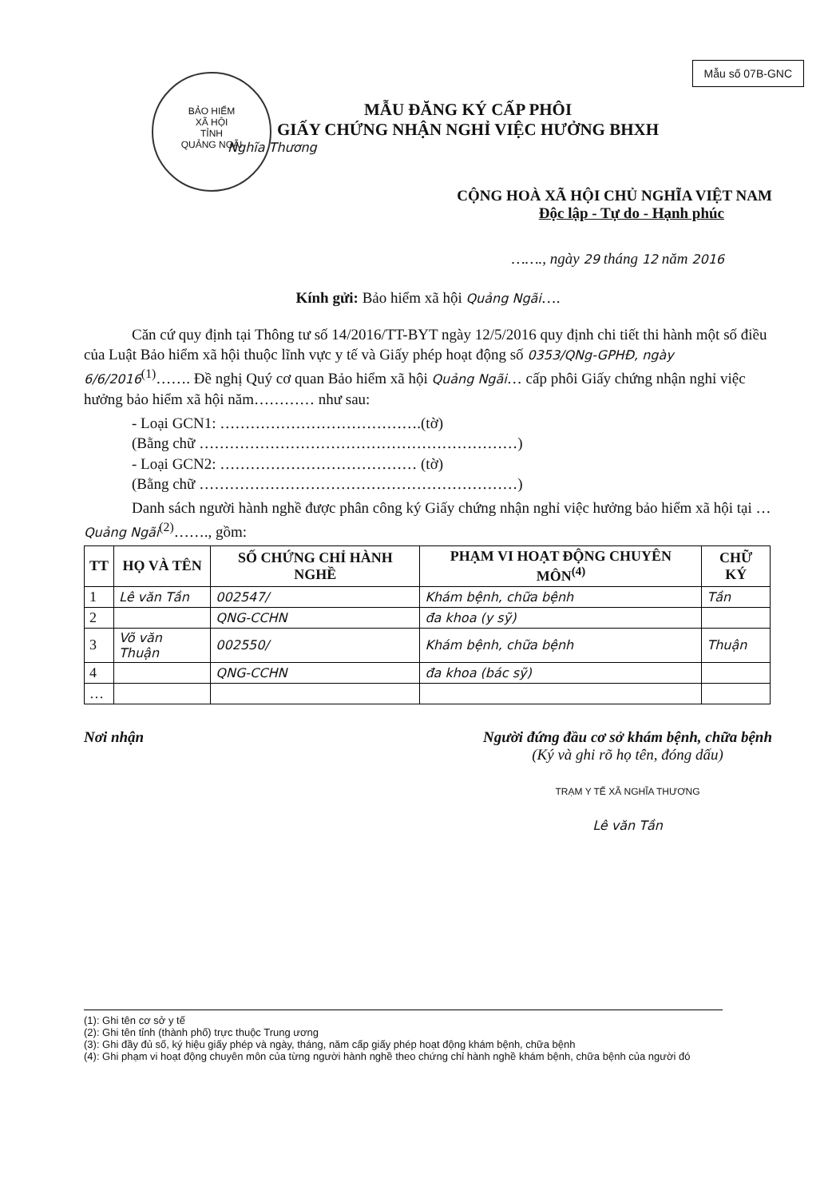Mẫu số 07B-GNC
BẢO HIỂM
XÃ HỘI
TỈNH
QUẢNG NGÃI
MẪU ĐĂNG KÝ CẤP PHÔI
GIẤY CHỨNG NHẬN NGHỈ VIỆC HƯỞNG BHXH
Nghĩa Thương
CỘNG HOÀ XÃ HỘI CHỦ NGHĨA VIỆT NAM
Độc lập - Tự do - Hạnh phúc
……., ngày 29 tháng 12 năm 2016
Kính gửi: Bảo hiểm xã hội Quảng Ngãi….
Căn cứ quy định tại Thông tư số 14/2016/TT-BYT ngày 12/5/2016 quy định chi tiết thi hành một số điều của Luật Bảo hiểm xã hội thuộc lĩnh vực y tế và Giấy phép hoạt động số 0353/QNg-GPHĐ, ngày 6/6/2016<sup>(1)</sup>……. Đề nghị Quý cơ quan Bảo hiểm xã hội Quảng Ngãi… cấp phôi Giấy chứng nhận nghỉ việc hưởng bảo hiểm xã hội năm………… như sau:
- Loại GCN1: ………………………………….(tờ)
(Bằng chữ ………………………………………………………)
- Loại GCN2: ………………………………… (tờ)
(Bằng chữ ………………………………………………………)
Danh sách người hành nghề được phân công ký Giấy chứng nhận nghỉ việc hưởng bảo hiểm xã hội tại …Quảng Ngãi<sup>(2)</sup>……., gồm:
| TT | HỌ VÀ TÊN | SỐ CHỨNG CHỈ HÀNH NGHỀ | PHẠM VI HOẠT ĐỘNG CHUYÊN MÔN<sup>(4)</sup> | CHỮ KÝ |
| --- | --- | --- | --- | --- |
| 1 | Lê văn Tần | 002547/ | Khám bệnh, chữa bệnh | Tần |
| 2 | | QNG-CCHN | đa khoa (y sỹ) | |
| 3 | Võ văn Thuận | 002550/ | Khám bệnh, chữa bệnh | Thuận |
| 4 | | QNG-CCHN | đa khoa (bác sỹ) | |
| … | | | | |
Nơi nhận Người đứng đầu cơ sở khám bệnh, chữa bệnh
(Ký và ghi rõ họ tên, đóng dấu)
TRẠM Y TẾ XÃ NGHĨA THƯƠNG
Lê văn Tần
(1): Ghi tên cơ sở y tế
(2): Ghi tên tỉnh (thành phố) trực thuộc Trung ương
(3): Ghi đầy đủ số, ký hiệu giấy phép và ngày, tháng, năm cấp giấy phép hoạt động khám bệnh, chữa bệnh
(4): Ghi phạm vi hoạt động chuyên môn của từng người hành nghề theo chứng chỉ hành nghề khám bệnh, chữa bệnh của người đó